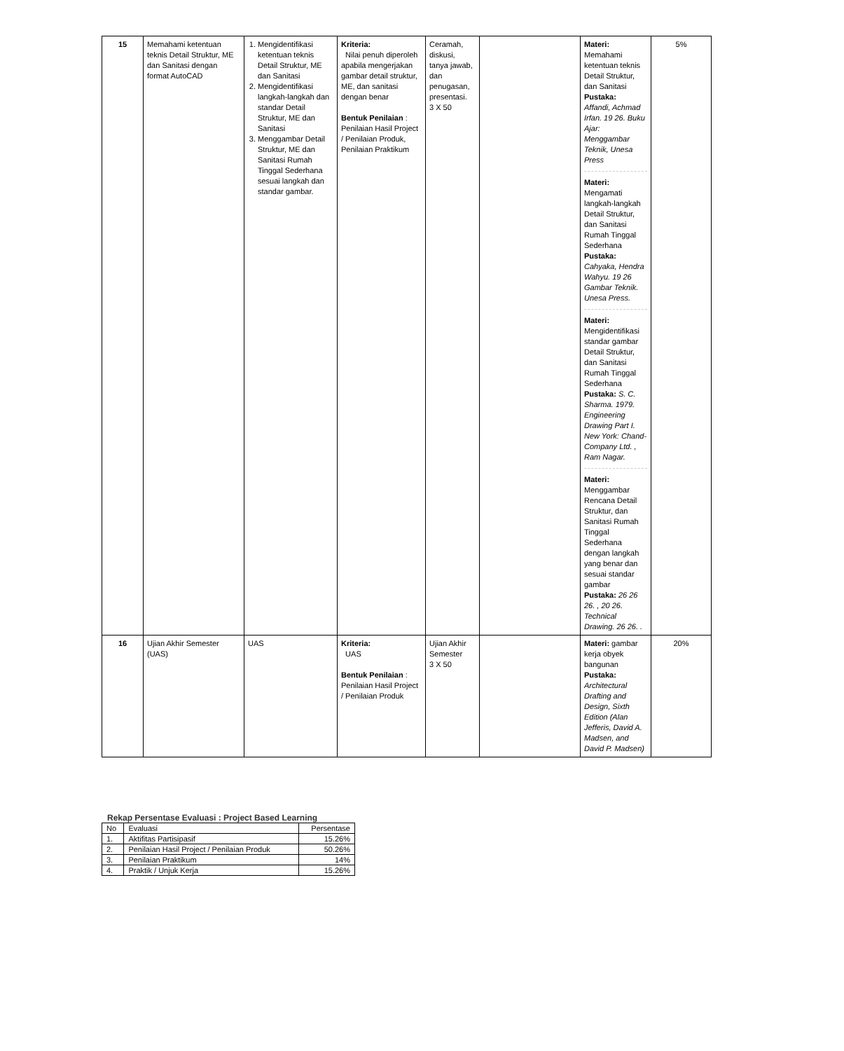| 15 | Memahami ketentuan teknis Detail Struktur, ME dan Sanitasi dengan format AutoCAD | 1. Mengidentifikasi ketentuan teknis Detail Struktur, ME dan Sanitasi 2. Mengidentifikasi langkah-langkah dan standar Detail Struktur, ME dan Sanitasi 3. Menggambar Detail Struktur, ME dan Sanitasi Rumah Tinggal Sederhana sesuai langkah dan standar gambar. | Kriteria: Nilai penuh diperoleh apabila mengerjakan gambar detail struktur, ME, dan sanitasi dengan benar Bentuk Penilaian : Penilaian Hasil Project / Penilaian Produk, Penilaian Praktikum | Ceramah, diskusi, tanya jawab, dan penugasan, presentasi. 3 X 50 | | Materi: Memahami ketentuan teknis Detail Struktur, dan Sanitasi Pustaka: Affandi, Achmad Irfan. 19 26. Buku Ajar: Menggambar Teknik, Unesa Press Materi: Mengamati langkah-langkah Detail Struktur, dan Sanitasi Rumah Tinggal Sederhana Pustaka: Cahyaka, Hendra Wahyu. 19 26 Gambar Teknik. Unesa Press. Materi: Mengidentifikasi standar gambar Detail Struktur, dan Sanitasi Rumah Tinggal Sederhana Pustaka: S. C. Sharma. 1979. Engineering Drawing Part I. New York: Chand-Company Ltd. , Ram Nagar. Materi: Menggambar Rencana Detail Struktur, dan Sanitasi Rumah Tinggal Sederhana dengan langkah yang benar dan sesuai standar gambar Pustaka: 26 26 26. , 20 26. Technical Drawing. 26 26. . | 5% |
| 16 | Ujian Akhir Semester (UAS) | UAS | Kriteria: UAS Bentuk Penilaian : Penilaian Hasil Project / Penilaian Produk | Ujian Akhir Semester 3 X 50 | | Materi: gambar kerja obyek bangunan Pustaka: Architectural Drafting and Design, Sixth Edition (Alan Jefferis, David A. Madsen, and David P. Madsen) | 20% |
Rekap Persentase Evaluasi : Project Based Learning
| No | Evaluasi | Persentase |
| 1. | Aktifitas Partisipasif | 15.26% |
| 2. | Penilaian Hasil Project / Penilaian Produk | 50.26% |
| 3. | Penilaian Praktikum | 14% |
| 4. | Praktik / Unjuk Kerja | 15.26% |